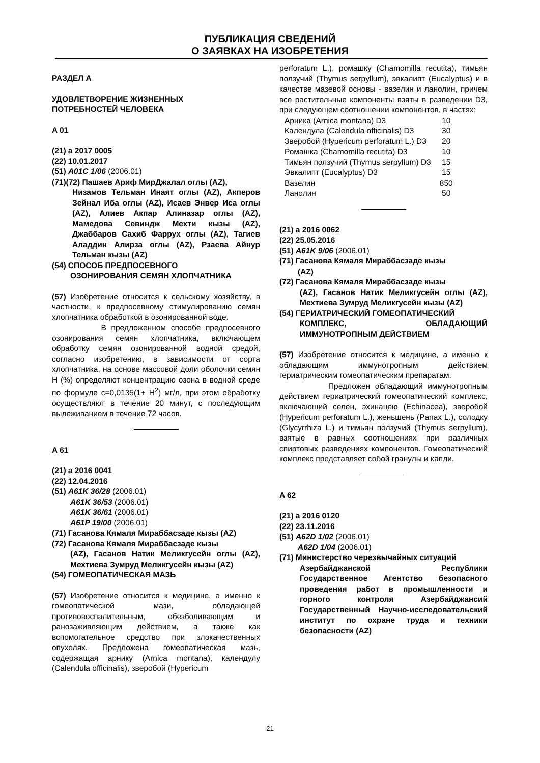ПУБЛИКАЦИЯ СВЕДЕНИЙ
О ЗАЯВКАХ НА ИЗОБРЕТЕНИЯ
РАЗДЕЛ А
УДОВЛЕТВОРЕНИЕ ЖИЗНЕННЫХ
ПОТРЕБНОСТЕЙ ЧЕЛОВЕКА
A 01
(21) a 2017 0005
(22) 10.01.2017
(51) A01C 1/06 (2006.01)
(71)(72) Пашаев Ариф МирДжалал оглы (AZ),
Низамов Тельман Инаят оглы (AZ), Акперов Зейнал Иба оглы (AZ), Исаев Энвер Иса оглы (AZ), Алиев Акпар Алиназар оглы (AZ), Мамедова Севиндж Мехти кызы (AZ), Джаббаров Сахиб Фаррух оглы (AZ), Тагиев Аладдин Алирза оглы (AZ), Рзаева Айнур Тельман кызы (AZ)
(54) СПОСОБ ПРЕДПОСЕВНОГО
ОЗОНИРОВАНИЯ СЕМЯН ХЛОПЧАТНИКА
(57) Изобретение относится к сельскому хозяйству, в частности, к предпосевному стимулированию семян хлопчатника обработкой в озонированной воде.
В предложенном способе предпосевного озонирования семян хлопчатника, включающем обработку семян озонированной водной средой, согласно изобретению, в зависимости от сорта хлопчатника, на основе массовой доли оболочки семян Н (%) определяют концентрацию озона в водной среде по формуле c=0,0135(1+ H<sup>2</sup>) мг/л, при этом обработку осуществляют в течение 20 минут, с последующим вылеживанием в течение 72 часов.
A 61
(21) a 2016 0041
(22) 12.04.2016
(51) A61K 36/28 (2006.01)
A61K 36/53 (2006.01)
A61K 36/61 (2006.01)
A61P 19/00 (2006.01)
(71) Гасанова Кямаля Мираббасзаде кызы (AZ)
(72) Гасанова Кямаля Мираббасзаде кызы
(AZ), Гасанов Натик Меликгусейн оглы (AZ), Мехтиева Зумруд Меликгусейн кызы (AZ)
(54) ГОМЕОПАТИЧЕСКАЯ МАЗЬ
(57) Изобретение относится к медицине, а именно к гомеопатической мази, обладающей противовоспалительным, обезболивающим и ранозаживляющим действием, а также как вспомогательное средство при злокачественных опухолях. Предложена гомеопатическая мазь, содержащая арнику (Arnica montana), календулу (Calendula officinalis), зверобой (Hypericum
perforatum L.), ромашку (Chamomilla recutita), тимьян ползучий (Thymus serpyllum), эвкалипт (Eucalyptus) и в качестве мазевой основы - вазелин и ланолин, причем все растительные компоненты взяты в разведении D3, при следующем соотношении компонентов, в частях:
| Арника (Arnica montana) D3 | 10 |
| Календула (Calendula officinalis) D3 | 30 |
| Зверобой (Hypericum perforatum L.) D3 | 20 |
| Ромашка (Chamomilla recutita) D3 | 10 |
| Тимьян ползучий (Thymus serpyllum) D3 | 15 |
| Эвкалипт (Eucalyptus) D3 | 15 |
| Вазелин | 850 |
| Ланолин | 50 |
(21) a 2016 0062
(22) 25.05.2016
(51) A61K 9/06 (2006.01)
(71) Гасанова Кямаля Мираббасзаде кызы
(AZ)
(72) Гасанова Кямаля Мираббасзаде кызы
(AZ), Гасанов Натик Меликгусейн оглы (AZ), Мехтиева Зумруд Меликгусейн кызы (AZ)
(54) ГЕРИАТРИЧЕСКИЙ ГОМЕОПАТИЧЕСКИЙ
КОМПЛЕКС, ОБЛАДАЮЩИЙ ИММУНОТРОПНЫМ ДЕЙСТВИЕМ
(57) Изобретение относится к медицине, а именно к обладающим иммунотропным действием гериатрическим гомеопатическим препаратам.
Предложен обладающий иммунотропным действием гериатрический гомеопатический комплекс, включающий селен, эхинацею (Echinacea), зверобой (Hypericum perforatum L.), женьшень (Panax L.), солодку (Glycyrrhiza L.) и тимьян ползучий (Thymus serpyllum), взятые в равных соотношениях при различных спиртовых разведениях компонентов. Гомеопатический комплекс представляет собой гранулы и капли.
A 62
(21) a 2016 0120
(22) 23.11.2016
(51) A62D 1/02 (2006.01)
A62D 1/04 (2006.01)
(71) Министерство черезвычайных ситуаций
Азербайджанской Республики Государственное Агентство безопасного проведения работ в промышленности и горного контроля Азербайджансий Государственный Научно-исследовательский институт по охране труда и техники безопасности (AZ)
21